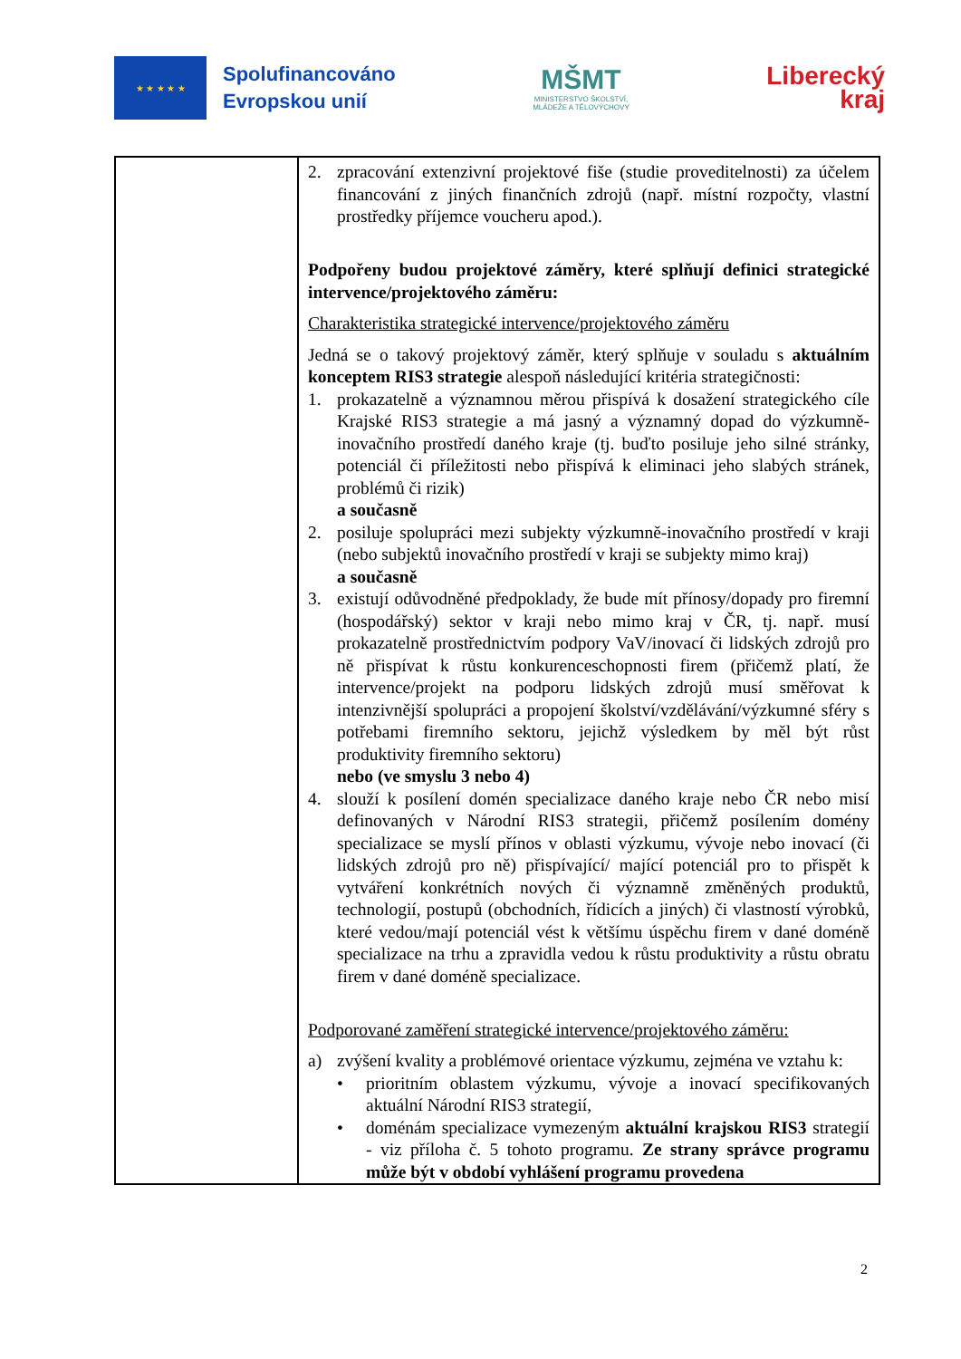★ ★ ★ ★ ★
Spolufinancováno
Evropskou unií
MŠMT
MINISTERSTVO ŠKOLSTVÍ,
MLÁDEŽE A TĚLOVÝCHOVY
Liberecký
kraj
| | 2. zpracování extenzivní projektové fiše (studie proveditelnosti) za účelem financování z jiných finančních zdrojů (např. místní rozpočty, vlastní prostředky příjemce voucheru apod.). Podpořeny budou projektové záměry, které splňují definici strategické intervence/projektového záměru: Charakteristika strategické intervence/projektového záměru Jedná se o takový projektový záměr, který splňuje v souladu s aktuálním konceptem RIS3 strategie alespoň následující kritéria strategičnosti: 1. prokazatelně a významnou měrou přispívá k dosažení strategického cíle Krajské RIS3 strategie a má jasný a významný dopad do výzkumně-inovačního prostředí daného kraje (tj. buďto posiluje jeho silné stránky, potenciál či příležitosti nebo přispívá k eliminaci jeho slabých stránek, problémů či rizik) a současně 2. posiluje spolupráci mezi subjekty výzkumně-inovačního prostředí v kraji (nebo subjektů inovačního prostředí v kraji se subjekty mimo kraj) a současně 3. existují odůvodněné předpoklady, že bude mít přínosy/dopady pro firemní (hospodářský) sektor v kraji nebo mimo kraj v ČR, tj. např. musí prokazatelně prostřednictvím podpory VaV/inovací či lidských zdrojů pro ně přispívat k růstu konkurenceschopnosti firem (přičemž platí, že intervence/projekt na podporu lidských zdrojů musí směřovat k intenzivnější spolupráci a propojení školství/vzdělávání/výzkumné sféry s potřebami firemního sektoru, jejichž výsledkem by měl být růst produktivity firemního sektoru) nebo (ve smyslu 3 nebo 4) 4. slouží k posílení domén specializace daného kraje nebo ČR nebo misí definovaných v Národní RIS3 strategii, přičemž posílením domény specializace se myslí přínos v oblasti výzkumu, vývoje nebo inovací (či lidských zdrojů pro ně) přispívající/ mající potenciál pro to přispět k vytváření konkrétních nových či významně změněných produktů, technologií, postupů (obchodních, řídicích a jiných) či vlastností výrobků, které vedou/mají potenciál vést k většímu úspěchu firem v dané doméně specializace na trhu a zpravidla vedou k růstu produktivity a růstu obratu firem v dané doméně specializace. Podporované zaměření strategické intervence/projektového záměru: a) zvýšení kvality a problémové orientace výzkumu, zejména ve vztahu k: • prioritním oblastem výzkumu, vývoje a inovací specifikovaných aktuální Národní RIS3 strategií, • doménám specializace vymezeným aktuální krajskou RIS3 strategií - viz příloha č. 5 tohoto programu. Ze strany správce programu může být v období vyhlášení programu provedena |
2